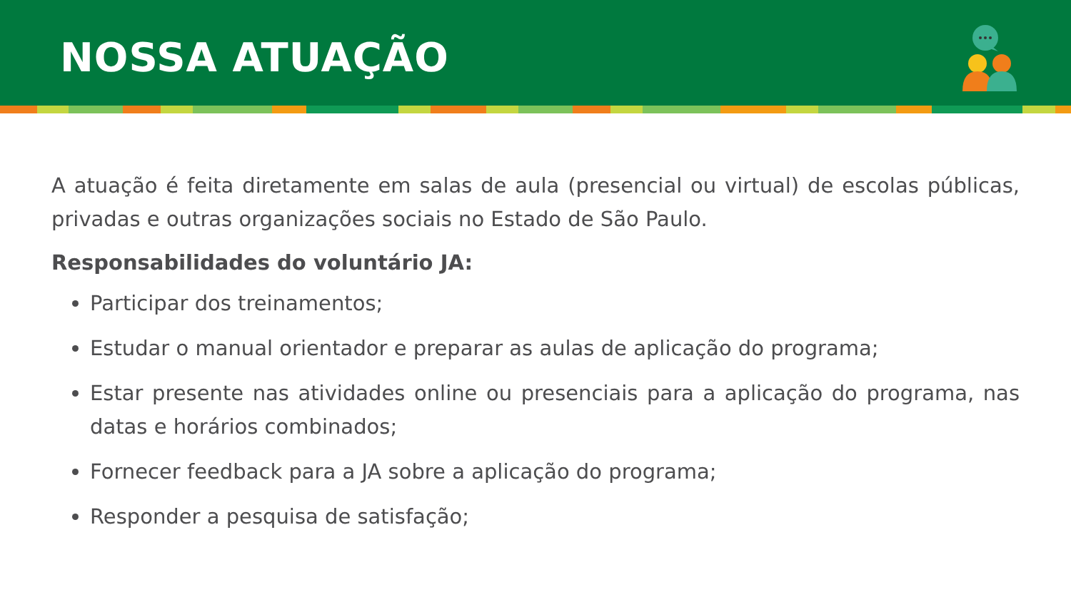NOSSA ATUAÇÃO
A atuação é feita diretamente em salas de aula (presencial ou virtual) de escolas públicas, privadas e outras organizações sociais no Estado de São Paulo.
Responsabilidades do voluntário JA:
Participar dos treinamentos;
Estudar o manual orientador e preparar as aulas de aplicação do programa;
Estar presente nas atividades online ou presenciais para a aplicação do programa, nas datas e horários combinados;
Fornecer feedback para a JA sobre a aplicação do programa;
Responder a pesquisa de satisfação;